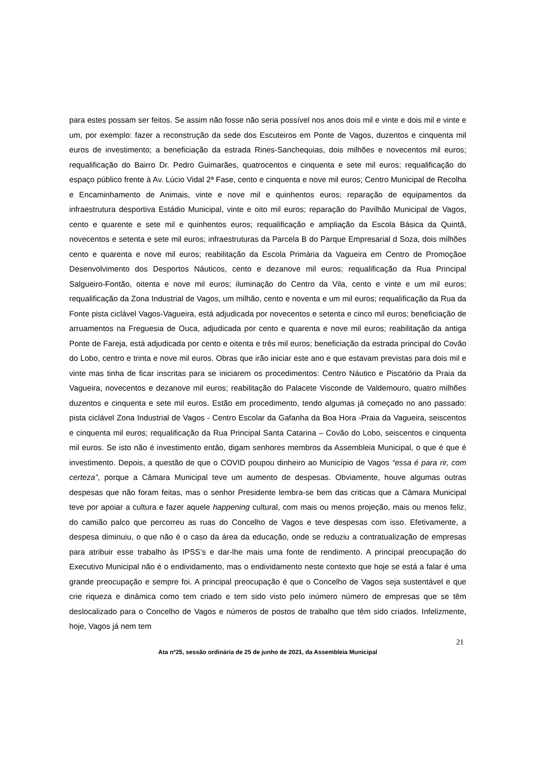para estes possam ser feitos. Se assim não fosse não seria possível nos anos dois mil e vinte e dois mil e vinte e um, por exemplo: fazer a reconstrução da sede dos Escuteiros em Ponte de Vagos, duzentos e cinquenta mil euros de investimento; a beneficiação da estrada Rines-Sanchequias, dois milhões e novecentos mil euros; requalificação do Bairro Dr. Pedro Guimarães, quatrocentos e cinquenta e sete mil euros; requalificação do espaço público frente à Av. Lúcio Vidal 2ª Fase, cento e cinquenta e nove mil euros; Centro Municipal de Recolha e Encaminhamento de Animais, vinte e nove mil e quinhentos euros; reparação de equipamentos da infraestrutura desportiva Estádio Municipal, vinte e oito mil euros; reparação do Pavilhão Municipal de Vagos, cento e quarente e sete mil e quinhentos euros; requalificação e ampliação da Escola Básica da Quintã, novecentos e setenta e sete mil euros; infraestruturas da Parcela B do Parque Empresarial d Soza, dois milhões cento e quarenta e nove mil euros; reabilitação da Escola Primária da Vagueira em Centro de Promoçãoe Desenvolvimento dos Desportos Náuticos, cento e dezanove mil euros; requalificação da Rua Principal Salgueiro-Fontão, oitenta e nove mil euros; iluminação do Centro da Vila, cento e vinte e um mil euros; requalificação da Zona Industrial de Vagos, um milhão, cento e noventa e um mil euros; requalificação da Rua da Fonte pista ciclável Vagos-Vagueira, está adjudicada por novecentos e setenta e cinco mil euros; beneficiação de arruamentos na Freguesia de Ouca, adjudicada por cento e quarenta e nove mil euros; reabilitação da antiga Ponte de Fareja, está adjudicada por cento e oitenta e três mil euros; beneficiação da estrada principal do Covão do Lobo, centro e trinta e nove mil euros. Obras que irão iniciar este ano e que estavam previstas para dois mil e vinte mas tinha de ficar inscritas para se iniciarem os procedimentos: Centro Náutico e Piscatório da Praia da Vagueira, novecentos e dezanove mil euros; reabilitação do Palacete Visconde de Valdemouro, quatro milhões duzentos e cinquenta e sete mil euros. Estão em procedimento, tendo algumas já começado no ano passado: pista ciclável Zona Industrial de Vagos - Centro Escolar da Gafanha da Boa Hora -Praia da Vagueira, seiscentos e cinquenta mil euros; requalificação da Rua Principal Santa Catarina – Covão do Lobo, seiscentos e cinquenta mil euros. Se isto não é investimento então, digam senhores membros da Assembleia Municipal, o que é que é investimento. Depois, a questão de que o COVID poupou dinheiro ao Município de Vagos “essa é para rir, com certeza”, porque a Câmara Municipal teve um aumento de despesas. Obviamente, houve algumas outras despesas que não foram feitas, mas o senhor Presidente lembra-se bem das criticas que a Câmara Municipal teve por apoiar a cultura e fazer aquele happening cultural, com mais ou menos projeção, mais ou menos feliz, do camião palco que percorreu as ruas do Concelho de Vagos e teve despesas com isso. Efetivamente, a despesa diminuiu, o que não é o caso da área da educação, onde se reduziu a contratualização de empresas para atribuir esse trabalho às IPSS’s e dar-lhe mais uma fonte de rendimento. A principal preocupação do Executivo Municipal não é o endividamento, mas o endividamento neste contexto que hoje se está a falar é uma grande preocupação e sempre foi. A principal preocupação é que o Concelho de Vagos seja sustentável e que crie riqueza e dinâmica como tem criado e tem sido visto pelo inúmero número de empresas que se têm deslocalizado para o Concelho de Vagos e números de postos de trabalho que têm sido criados. Infelizmente, hoje, Vagos já nem tem
21
Ata nº25, sessão ordinária de 25 de junho de 2021, da Assembleia Municipal